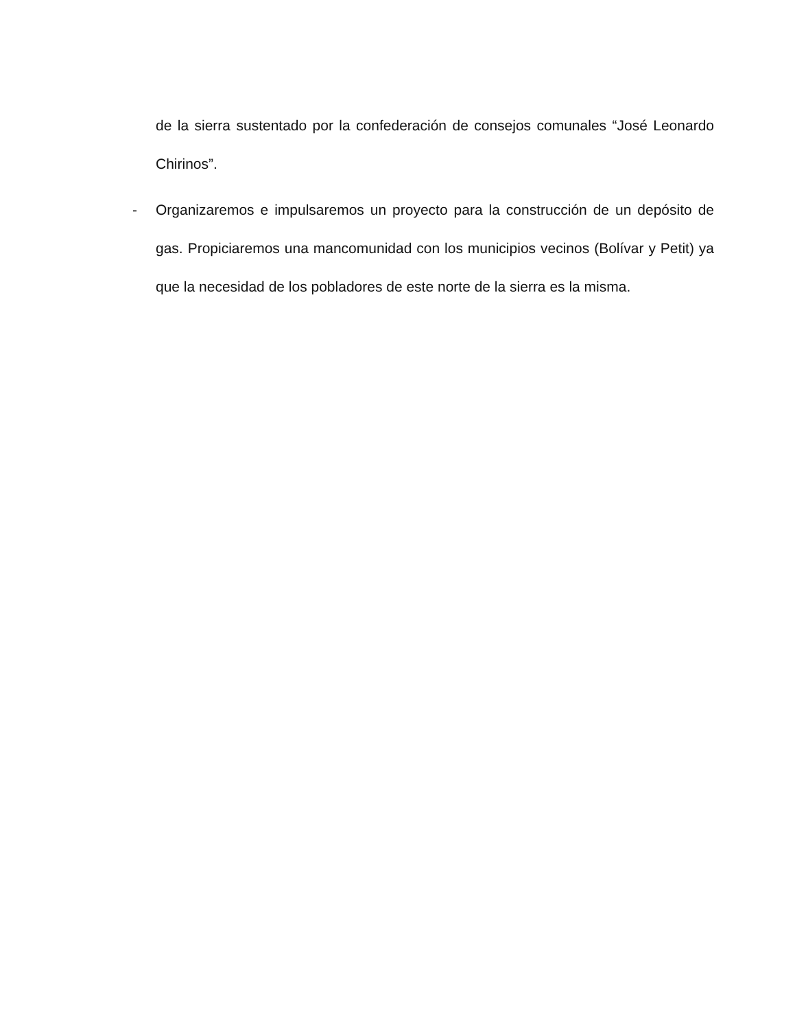de la sierra sustentado por la confederación de consejos comunales “José Leonardo Chirinos”.
- Organizaremos e impulsaremos un proyecto para la construcción de un depósito de gas. Propiciaremos una mancomunidad con los municipios vecinos (Bolívar y Petit) ya que la necesidad de los pobladores de este norte de la sierra es la misma.